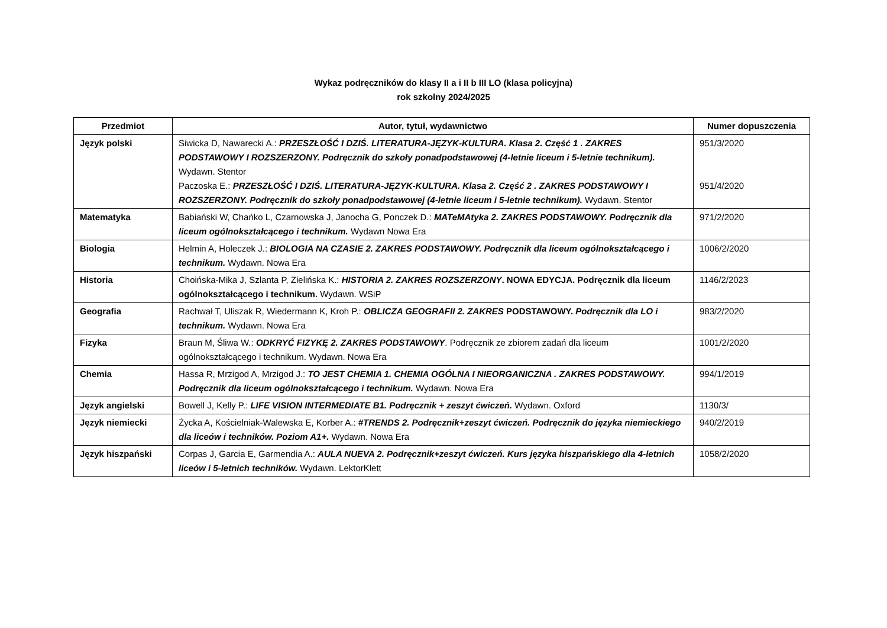Wykaz podręczników do klasy II a i II b III LO (klasa policyjna)
rok szkolny 2024/2025
| Przedmiot | Autor, tytuł, wydawnictwo | Numer dopuszczenia |
| --- | --- | --- |
| Język polski | Siwicka D, Nawarecki A.: PRZESZŁOŚĆ I DZIŚ. LITERATURA-JĘZYK-KULTURA. Klasa 2. Część 1 . ZAKRES PODSTAWOWY I ROZSZERZONY. Podręcznik do szkoły ponadpodstawowej (4-letnie liceum i 5-letnie technikum). Wydawn. Stentor Paczoska E.: PRZESZŁOŚĆ I DZIŚ. LITERATURA-JĘZYK-KULTURA. Klasa 2. Część 2 . ZAKRES PODSTAWOWY I ROZSZERZONY. Podręcznik do szkoły ponadpodstawowej (4-letnie liceum i 5-letnie technikum). Wydawn. Stentor | 951/3/2020 951/4/2020 |
| Matematyka | Babiański W, Chańko L, Czarnowska J, Janocha G, Ponczek D.: MATeMAtyka 2. ZAKRES PODSTAWOWY. Podręcznik dla liceum ogólnokształcącego i technikum. Wydawn Nowa Era | 971/2/2020 |
| Biologia | Helmin A, Holeczek J.: BIOLOGIA NA CZASIE 2. ZAKRES PODSTAWOWY. Podręcznik dla liceum ogólnokształcącego i technikum. Wydawn. Nowa Era | 1006/2/2020 |
| Historia | Choińska-Mika J, Szlanta P, Zielińska K.: HISTORIA 2. ZAKRES ROZSZERZONY . NOWA EDYCJA. Podręcznik dla liceum ogólnokształcącego i technikum. Wydawn. WSiP | 1146/2/2023 |
| Geografia | Rachwał T, Uliszak R, Wiedermann K, Kroh P.: OBLICZA GEOGRAFII 2. ZAKRES PODSTAWOWY. Podręcznik dla LO i technikum. Wydawn. Nowa Era | 983/2/2020 |
| Fizyka | Braun M, Śliwa W.: ODKRYĆ FIZYKĘ 2. ZAKRES PODSTAWOWY . Podręcznik ze zbiorem zadań dla liceum ogólnokształcącego i technikum. Wydawn. Nowa Era | 1001/2/2020 |
| Chemia | Hassa R, Mrzigod A, Mrzigod J.: TO JEST CHEMIA 1. CHEMIA OGÓLNA I NIEORGANICZNA . ZAKRES PODSTAWOWY. Podręcznik dla liceum ogólnokształcącego i technikum. Wydawn. Nowa Era | 994/1/2019 |
| Język angielski | Bowell J, Kelly P.: LIFE VISION INTERMEDIATE B1. Podręcznik + zeszyt ćwiczeń. Wydawn. Oxford | 1130/3/ |
| Język niemiecki | Życka A, Kościelniak-Walewska E, Korber A.: #TRENDS 2. Podręcznik+zeszyt ćwiczeń. Podręcznik do języka niemieckiego dla liceów i techników. Poziom A1+. Wydawn. Nowa Era | 940/2/2019 |
| Język hiszpański | Corpas J, Garcia E, Garmendia A.: AULA NUEVA 2. Podręcznik+zeszyt ćwiczeń. Kurs języka hiszpańskiego dla 4-letnich liceów i 5-letnich techników. Wydawn. LektorKlett | 1058/2/2020 |